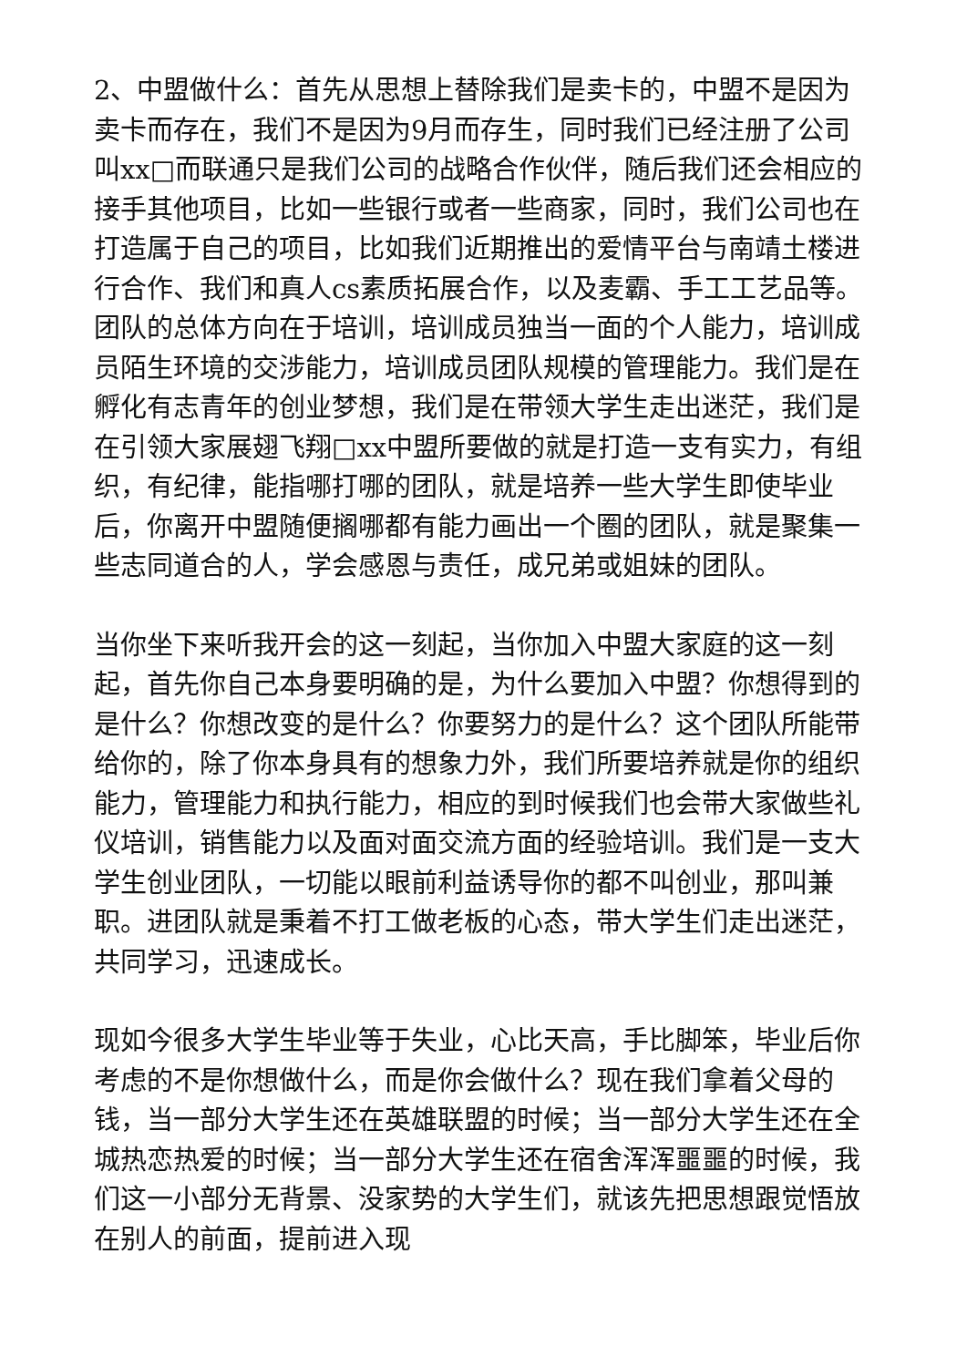2、中盟做什么：首先从思想上替除我们是卖卡的，中盟不是因为卖卡而存在，我们不是因为9月而存生，同时我们已经注册了公司叫xx□而联通只是我们公司的战略合作伙伴，随后我们还会相应的接手其他项目，比如一些银行或者一些商家，同时，我们公司也在打造属于自己的项目，比如我们近期推出的爱情平台与南靖土楼进行合作、我们和真人cs素质拓展合作，以及麦霸、手工工艺品等。团队的总体方向在于培训，培训成员独当一面的个人能力，培训成员陌生环境的交涉能力，培训成员团队规模的管理能力。我们是在孵化有志青年的创业梦想，我们是在带领大学生走出迷茫，我们是在引领大家展翅飞翔□xx中盟所要做的就是打造一支有实力，有组织，有纪律，能指哪打哪的团队，就是培养一些大学生即使毕业后，你离开中盟随便搁哪都有能力画出一个圈的团队，就是聚集一些志同道合的人，学会感恩与责任，成兄弟或姐妹的团队。
当你坐下来听我开会的这一刻起，当你加入中盟大家庭的这一刻起，首先你自己本身要明确的是，为什么要加入中盟？你想得到的是什么？你想改变的是什么？你要努力的是什么？这个团队所能带给你的，除了你本身具有的想象力外，我们所要培养就是你的组织能力，管理能力和执行能力，相应的到时候我们也会带大家做些礼仪培训，销售能力以及面对面交流方面的经验培训。我们是一支大学生创业团队，一切能以眼前利益诱导你的都不叫创业，那叫兼职。进团队就是秉着不打工做老板的心态，带大学生们走出迷茫，共同学习，迅速成长。
现如今很多大学生毕业等于失业，心比天高，手比脚笨，毕业后你考虑的不是你想做什么，而是你会做什么？现在我们拿着父母的钱，当一部分大学生还在英雄联盟的时候；当一部分大学生还在全城热恋热爱的时候；当一部分大学生还在宿舍浑浑噩噩的时候，我们这一小部分无背景、没家势的大学生们，就该先把思想跟觉悟放在别人的前面，提前进入现